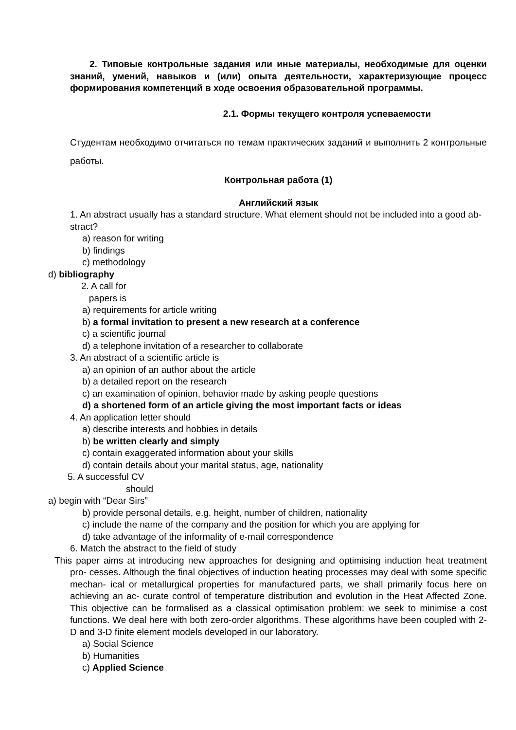2. Типовые контрольные задания или иные материалы, необходимые для оценки знаний, умений, навыков и (или) опыта деятельности, характеризующие процесс формирования компетенций в ходе освоения образовательной программы.
2.1. Формы текущего контроля успеваемости
Студентам необходимо отчитаться по темам практических заданий и выполнить 2 контрольные работы.
Контрольная работа (1)
Английский язык
1. An abstract usually has a standard structure. What element should not be included into a good ab- stract?
a) reason for writing
b) findings
c) methodology
d) bibliography
2. A call for
papers is
a) requirements for article writing
b) a formal invitation to present a new research at a conference
c) a scientific journal
d) a telephone invitation of a researcher to collaborate
3. An abstract of a scientific article is
a) an opinion of an author about the article
b) a detailed report on the research
c) an examination of opinion, behavior made by asking people questions
d) a shortened form of an article giving the most important facts or ideas
4. An application letter should
a) describe interests and hobbies in details
b) be written clearly and simply
c) contain exaggerated information about your skills
d) contain details about your marital status, age, nationality
5. A successful CV
should
a) begin with “Dear Sirs”
b) provide personal details, e.g. height, number of children, nationality
c) include the name of the company and the position for which you are applying for
d) take advantage of the informality of e-mail correspondence
6. Match the abstract to the field of study
This paper aims at introducing new approaches for designing and optimising induction heat treatment pro- cesses. Although the final objectives of induction heating processes may deal with some specific mechan- ical or metallurgical properties for manufactured parts, we shall primarily focus here on achieving an ac- curate control of temperature distribution and evolution in the Heat Affected Zone. This objective can be formalised as a classical optimisation problem: we seek to minimise a cost functions. We deal here with both zero-order algorithms. These algorithms have been coupled with 2-D and 3-D finite element models developed in our laboratory.
a) Social Science
b) Humanities
c) Applied Science